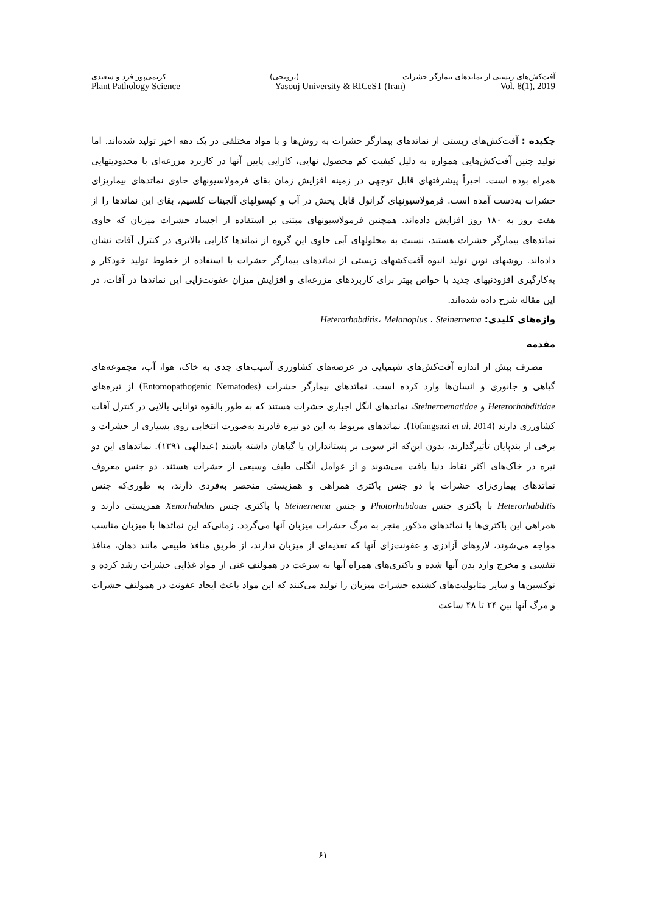آفت‌کش‌های زیستی از نماتدهای بیمارگر حشرات (ترویجی) کریمی‌پور فرد و سعیدی
Plant Pathology Science Yasouj University & RICeST (Iran) Vol. 8(1), 2019
چکیده : آفت‌کش‌های زیستی از نماتدهای بیمارگر حشرات به روش‌ها و با مواد مختلفی در یک دهه اخیر تولید شده‌اند. اما تولید چنین آفت‌کش‌هایی همواره به دلیل کیفیت کم محصول نهایی، کارایی پایین آنها در کاربرد مزرعه‌ای با محدودیتهایی همراه بوده است. اخیراً پیشرفتهای قابل توجهی در زمینه افزایش زمان بقای فرمولاسیونهای حاوی نماتدهای بیماریزای حشرات به‌دست آمده است. فرمولاسیونهای گرانول قابل پخش در آب و کپسولهای آلجینات کلسیم، بقای این نماتدها را از هفت روز به ۱۸۰ روز افزایش داده‌اند. همچنین فرمولاسیونهای مبتنی بر استفاده از اجساد حشرات میزبان که حاوی نماتدهای بیمارگر حشرات هستند، نسبت به محلولهای آبی حاوی این گروه از نماتدها کارایی بالاتری در کنترل آفات نشان داده‌اند. روشهای نوین تولید انبوه آفت‌کشهای زیستی از نماتدهای بیمارگر حشرات با استفاده از خطوط تولید خودکار و به‌کارگیری افزودنیهای جدید با خواص بهتر برای کاربردهای مزرعه‌ای و افزایش میزان عفونت‌زایی این نماتدها در آفات، در این مقاله شرح داده شده‌اند.
واژه‌های کلیدی: Heterorhabditis، Melanoplus ، Steinernema
مقدمه
مصرف بیش از اندازه آفت‌کش‌های شیمیایی در عرصه‌های کشاورزی آسیب‌های جدی به خاک، هوا، آب، مجموعه‌های گیاهی و جانوری و انسان‌ها وارد کرده است. نماتدهای بیمارگر حشرات (Entomopathogenic Nematodes) از تیره‌های Heterorhabditidae و Steinernematidae، نماتدهای انگل اجباری حشرات هستند که به طور بالقوه توانایی بالایی در کنترل آفات کشاورزی دارند (Tofangsazi et al. 2014). نماتدهای مربوط به این دو تیره قادرند به‌صورت انتخابی روی بسیاری از حشرات و برخی از بندپایان تأثیرگذارند، بدون این‌که اثر سویی بر پستانداران یا گیاهان داشته باشند (عبدالهی ۱۳۹۱). نماتدهای این دو تیره در خاک‌های اکثر نقاط دنیا یافت می‌شوند و از عوامل انگلی طیف وسیعی از حشرات هستند. دو جنس معروف نماتدهای بیماری‌زای حشرات با دو جنس باکتری همراهی و همزیستی منحصر به‌فردی دارند، به طوری‌که جنس Heterorhabditis با باکتری جنس Photorhabdous و جنس Steinernema با باکتری جنس Xenorhabdus همزیستی دارند و همراهی این باکتری‌ها با نماتدهای مذکور منجر به مرگ حشرات میزبان آنها می‌گردد. زمانی‌که این نماتدها با میزبان مناسب مواجه می‌شوند، لاروهای آزادزی و عفونت‌زای آنها که تغذیه‌ای از میزبان ندارند، از طریق منافذ طبیعی مانند دهان، منافذ تنفسی و مخرج وارد بدن آنها شده و باکتری‌های همراه آنها به سرعت در همولنف غنی از مواد غذایی حشرات رشد کرده و توکسین‌ها و سایر متابولیت‌های کشنده حشرات میزبان را تولید می‌کنند که این مواد باعث ایجاد عفونت در همولنف حشرات و مرگ آنها بین ۲۴ تا ۴۸ ساعت
۶۱